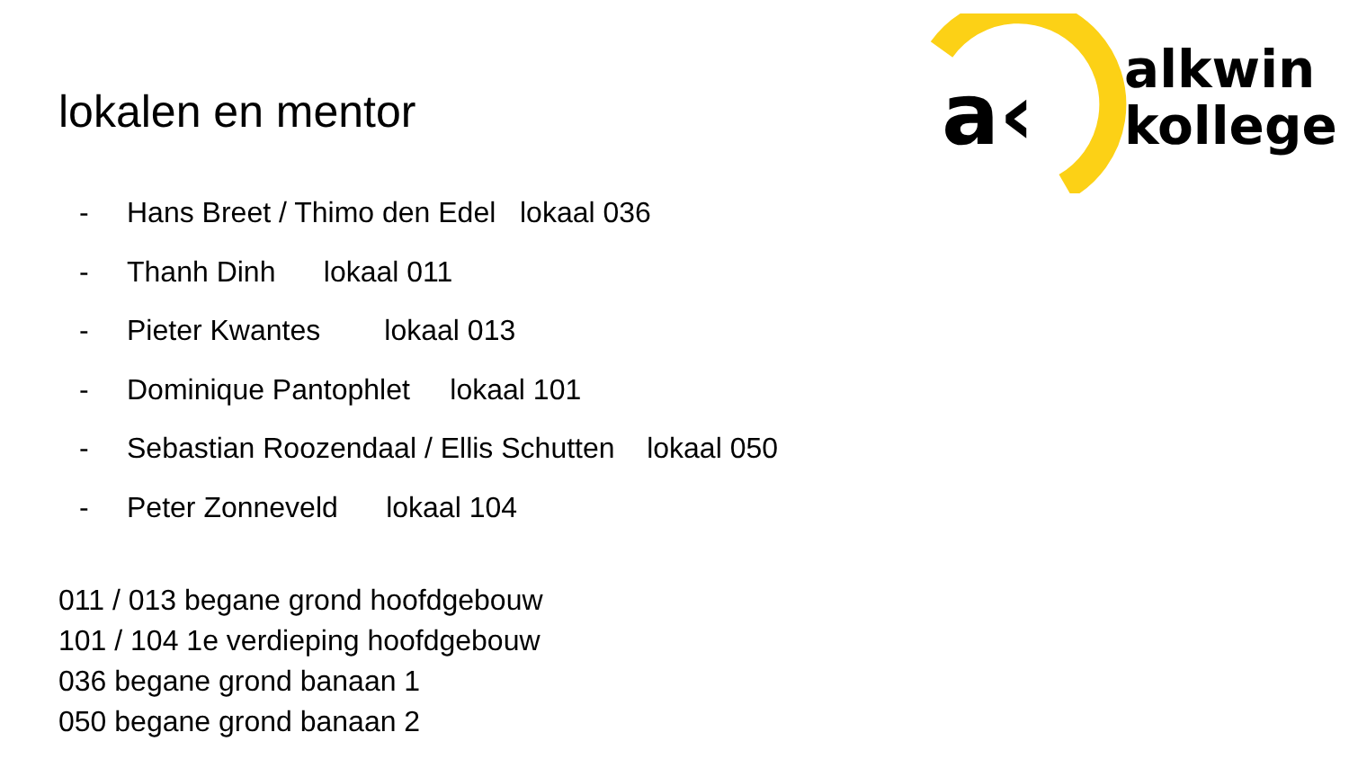a‹
alkwin
kollege
lokalen en mentor
- Hans Breet / Thimo den Edel lokaal 036
- Thanh Dinh lokaal 011
- Pieter Kwantes lokaal 013
- Dominique Pantophlet lokaal 101
- Sebastian Roozendaal / Ellis Schutten lokaal 050
- Peter Zonneveld lokaal 104
011 / 013 begane grond hoofdgebouw
101 / 104 1e verdieping hoofdgebouw
036 begane grond banaan 1
050 begane grond banaan 2